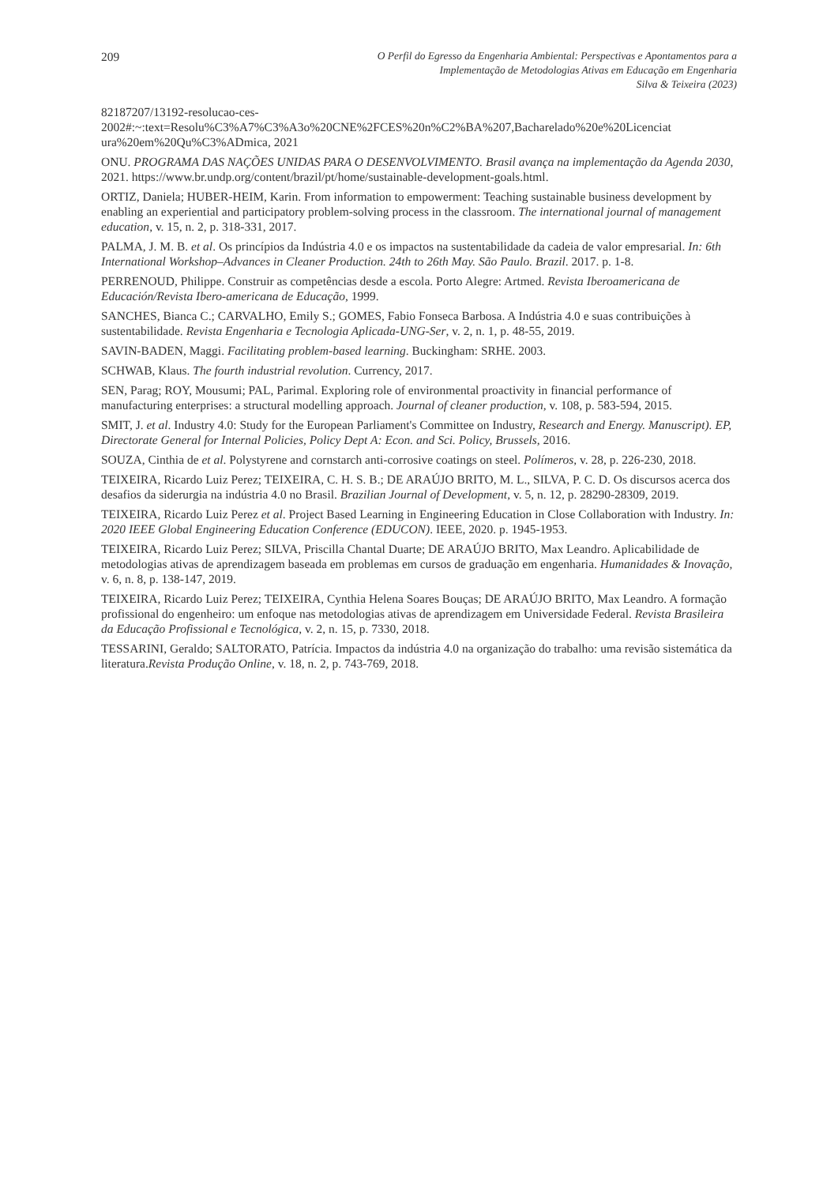209
O Perfil do Egresso da Engenharia Ambiental: Perspectivas e Apontamentos para a
Implementação de Metodologias Ativas em Educação em Engenharia
Silva & Teixeira (2023)
82187207/13192-resolucao-ces-
2002#:~:text=Resolu%C3%A7%C3%A3o%20CNE%2FCES%20n%C2%BA%207,Bacharelado%20e%20Licenciat ura%20em%20Qu%C3%ADmica, 2021
ONU. PROGRAMA DAS NAÇÕES UNIDAS PARA O DESENVOLVIMENTO. Brasil avança na implementação da Agenda 2030, 2021. https://www.br.undp.org/content/brazil/pt/home/sustainable-development-goals.html.
ORTIZ, Daniela; HUBER-HEIM, Karin. From information to empowerment: Teaching sustainable business development by enabling an experiential and participatory problem-solving process in the classroom. The international journal of management education, v. 15, n. 2, p. 318-331, 2017.
PALMA, J. M. B. et al. Os princípios da Indústria 4.0 e os impactos na sustentabilidade da cadeia de valor empresarial. In: 6th International Workshop–Advances in Cleaner Production. 24th to 26th May. São Paulo. Brazil. 2017. p. 1-8.
PERRENOUD, Philippe. Construir as competências desde a escola. Porto Alegre: Artmed. Revista Iberoamericana de Educación/Revista Ibero-americana de Educação, 1999.
SANCHES, Bianca C.; CARVALHO, Emily S.; GOMES, Fabio Fonseca Barbosa. A Indústria 4.0 e suas contribuições à sustentabilidade. Revista Engenharia e Tecnologia Aplicada-UNG-Ser, v. 2, n. 1, p. 48-55, 2019.
SAVIN-BADEN, Maggi. Facilitating problem-based learning. Buckingham: SRHE. 2003.
SCHWAB, Klaus. The fourth industrial revolution. Currency, 2017.
SEN, Parag; ROY, Mousumi; PAL, Parimal. Exploring role of environmental proactivity in financial performance of manufacturing enterprises: a structural modelling approach. Journal of cleaner production, v. 108, p. 583-594, 2015.
SMIT, J. et al. Industry 4.0: Study for the European Parliament's Committee on Industry, Research and Energy. Manuscript). EP, Directorate General for Internal Policies, Policy Dept A: Econ. and Sci. Policy, Brussels, 2016.
SOUZA, Cinthia de et al. Polystyrene and cornstarch anti-corrosive coatings on steel. Polímeros, v. 28, p. 226-230, 2018.
TEIXEIRA, Ricardo Luiz Perez; TEIXEIRA, C. H. S. B.; DE ARAÚJO BRITO, M. L., SILVA, P. C. D. Os discursos acerca dos desafios da siderurgia na indústria 4.0 no Brasil. Brazilian Journal of Development, v. 5, n. 12, p. 28290-28309, 2019.
TEIXEIRA, Ricardo Luiz Perez et al. Project Based Learning in Engineering Education in Close Collaboration with Industry. In: 2020 IEEE Global Engineering Education Conference (EDUCON). IEEE, 2020. p. 1945-1953.
TEIXEIRA, Ricardo Luiz Perez; SILVA, Priscilla Chantal Duarte; DE ARAÚJO BRITO, Max Leandro. Aplicabilidade de metodologias ativas de aprendizagem baseada em problemas em cursos de graduação em engenharia. Humanidades & Inovação, v. 6, n. 8, p. 138-147, 2019.
TEIXEIRA, Ricardo Luiz Perez; TEIXEIRA, Cynthia Helena Soares Bouças; DE ARAÚJO BRITO, Max Leandro. A formação profissional do engenheiro: um enfoque nas metodologias ativas de aprendizagem em Universidade Federal. Revista Brasileira da Educação Profissional e Tecnológica, v. 2, n. 15, p. 7330, 2018.
TESSARINI, Geraldo; SALTORATO, Patrícia. Impactos da indústria 4.0 na organização do trabalho: uma revisão sistemática da literatura.Revista Produção Online, v. 18, n. 2, p. 743-769, 2018.